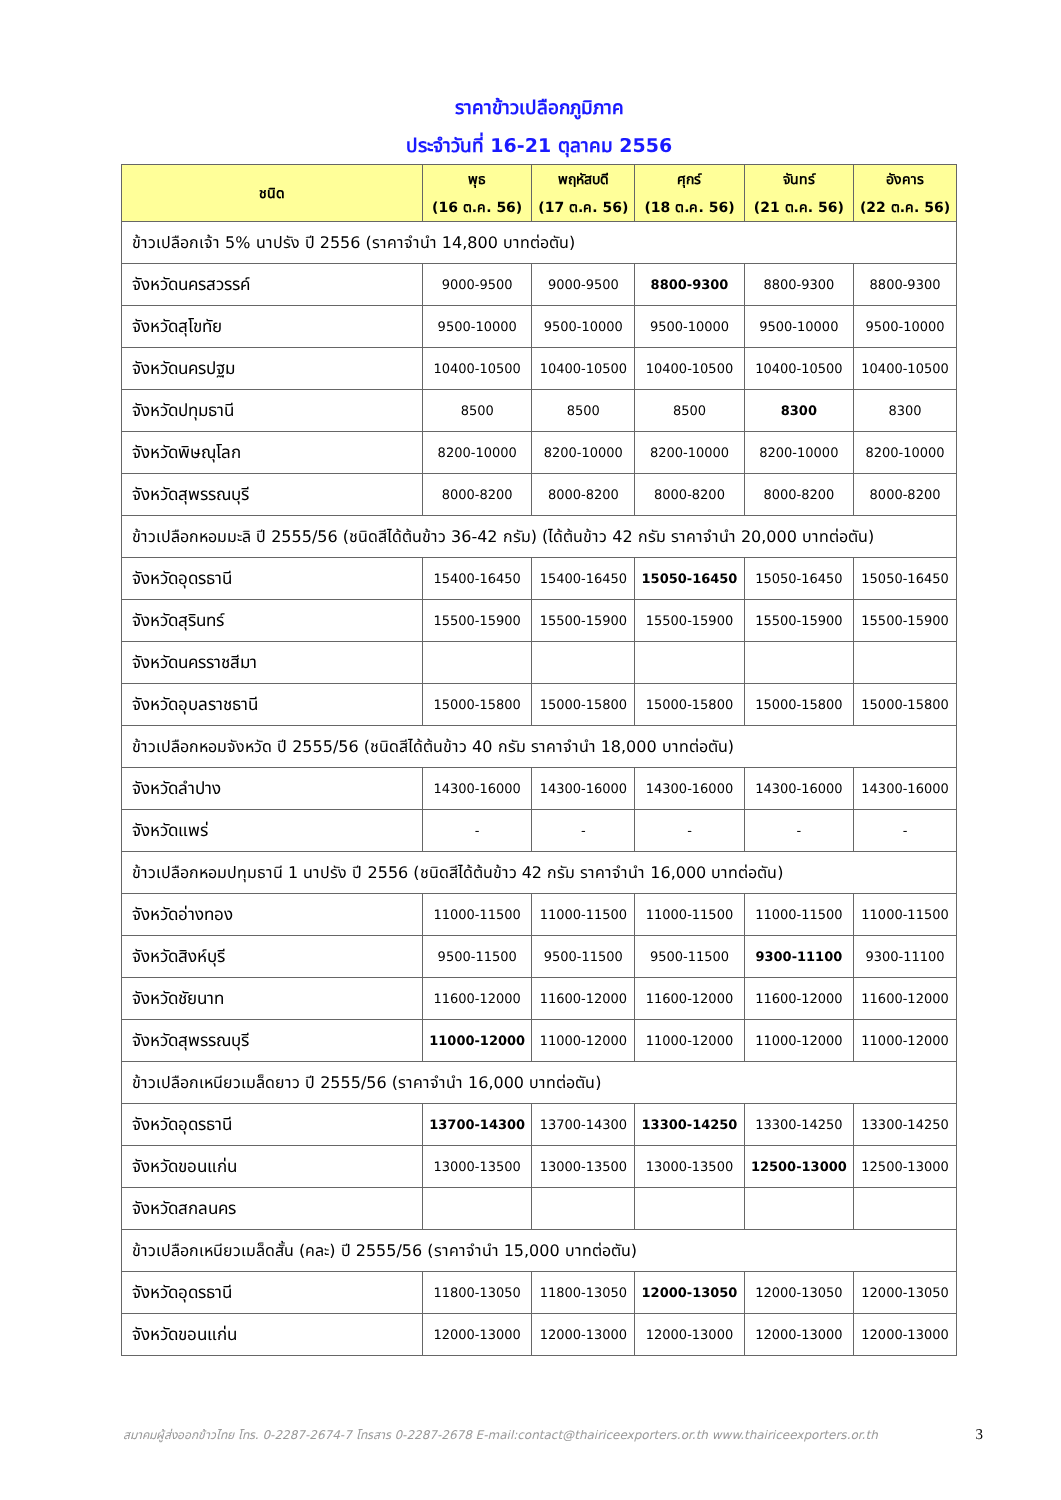ราคาข้าวเปลือกภูมิภาค
ประจำวันที่ 16-21 ตุลาคม 2556
| ชนิด | พุธ (16 ต.ค. 56) | พฤหัสบดี (17 ต.ค. 56) | ศุกร์ (18 ต.ค. 56) | จันทร์ (21 ต.ค. 56) | อังคาร (22 ต.ค. 56) |
| --- | --- | --- | --- | --- | --- |
| ข้าวเปลือกเจ้า 5% นาปรัง ปี 2556 (ราคาจำนำ 14,800 บาทต่อตัน) | | | | | |
| จังหวัดนครสวรรค์ | 9000-9500 | 9000-9500 | 8800-9300 | 8800-9300 | 8800-9300 |
| จังหวัดสุโขทัย | 9500-10000 | 9500-10000 | 9500-10000 | 9500-10000 | 9500-10000 |
| จังหวัดนครปฐม | 10400-10500 | 10400-10500 | 10400-10500 | 10400-10500 | 10400-10500 |
| จังหวัดปทุมธานี | 8500 | 8500 | 8500 | 8300 | 8300 |
| จังหวัดพิษณุโลก | 8200-10000 | 8200-10000 | 8200-10000 | 8200-10000 | 8200-10000 |
| จังหวัดสุพรรณบุรี | 8000-8200 | 8000-8200 | 8000-8200 | 8000-8200 | 8000-8200 |
| ข้าวเปลือกหอมมะลิ ปี 2555/56 (ชนิดสีได้ต้นข้าว 36-42 กรัม) (ได้ต้นข้าว 42 กรัม ราคาจำนำ 20,000 บาทต่อตัน) | | | | | |
| จังหวัดอุดรธานี | 15400-16450 | 15400-16450 | 15050-16450 | 15050-16450 | 15050-16450 |
| จังหวัดสุรินทร์ | 15500-15900 | 15500-15900 | 15500-15900 | 15500-15900 | 15500-15900 |
| จังหวัดนครราชสีมา | | | | | |
| จังหวัดอุบลราชธานี | 15000-15800 | 15000-15800 | 15000-15800 | 15000-15800 | 15000-15800 |
| ข้าวเปลือกหอมจังหวัด ปี 2555/56 (ชนิดสีได้ต้นข้าว 40 กรัม ราคาจำนำ 18,000 บาทต่อตัน) | | | | | |
| จังหวัดลำปาง | 14300-16000 | 14300-16000 | 14300-16000 | 14300-16000 | 14300-16000 |
| จังหวัดแพร่ | - | - | - | - | - |
| ข้าวเปลือกหอมปทุมธานี 1 นาปรัง ปี 2556 (ชนิดสีได้ต้นข้าว 42 กรัม ราคาจำนำ 16,000 บาทต่อตัน) | | | | | |
| จังหวัดอ่างทอง | 11000-11500 | 11000-11500 | 11000-11500 | 11000-11500 | 11000-11500 |
| จังหวัดสิงห์บุรี | 9500-11500 | 9500-11500 | 9500-11500 | 9300-11100 | 9300-11100 |
| จังหวัดชัยนาท | 11600-12000 | 11600-12000 | 11600-12000 | 11600-12000 | 11600-12000 |
| จังหวัดสุพรรณบุรี | 11000-12000 | 11000-12000 | 11000-12000 | 11000-12000 | 11000-12000 |
| ข้าวเปลือกเหนียวเมล็ดยาว ปี 2555/56 (ราคาจำนำ 16,000 บาทต่อตัน) | | | | | |
| จังหวัดอุดรธานี | 13700-14300 | 13700-14300 | 13300-14250 | 13300-14250 | 13300-14250 |
| จังหวัดขอนแก่น | 13000-13500 | 13000-13500 | 13000-13500 | 12500-13000 | 12500-13000 |
| จังหวัดสกลนคร | | | | | |
| ข้าวเปลือกเหนียวเมล็ดสั้น (คละ) ปี 2555/56 (ราคาจำนำ 15,000 บาทต่อตัน) | | | | | |
| จังหวัดอุดรธานี | 11800-13050 | 11800-13050 | 12000-13050 | 12000-13050 | 12000-13050 |
| จังหวัดขอนแก่น | 12000-13000 | 12000-13000 | 12000-13000 | 12000-13000 | 12000-13000 |
สมาคมผู้ส่งออกข้าวไทย โทร. 0-2287-2674-7 โทรสาร 0-2287-2678 E-mail:contact@thairiceexporters.or.th www.thairiceexporters.or.th 3